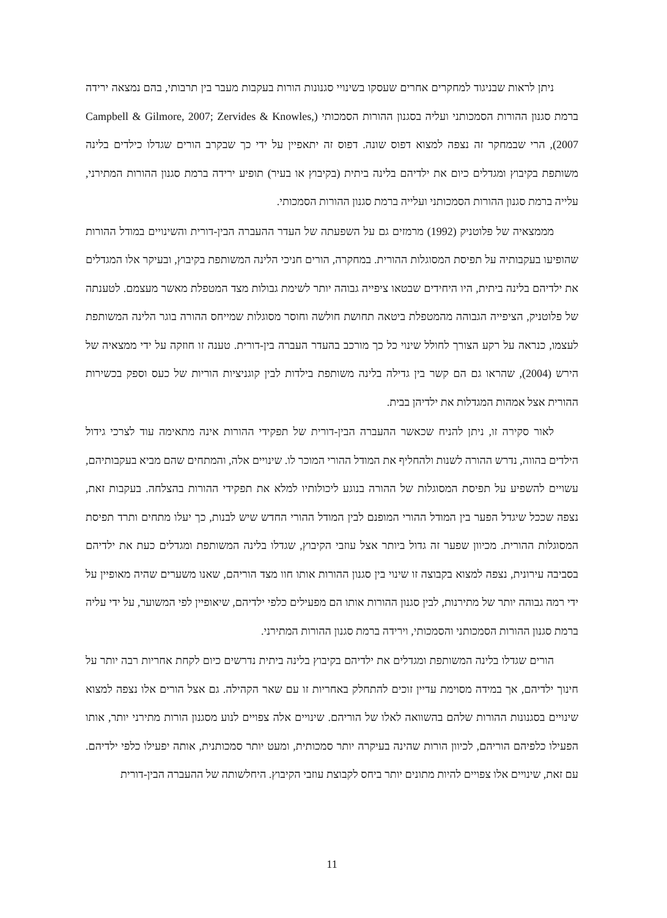ניתן לראות שבניגוד למחקרים אחרים שעסקו בשינויי סגנונות הורות בעקבות מעבר בין תרבותי, בהם נמצאה ירידה ברמת סגנון ההורות הסמכותני ועליה בסגנון ההורות הסמכותי (Campbell & Gilmore, 2007; Zervides & Knowles, 2007), הרי שבמחקר זה נצפה למצוא דפוס שונה. דפוס זה יתאפיין על ידי כך שבקרב הורים שגדלו כילדים בלינה משותפת בקיבוץ ומגדלים כיום את ילדיהם בלינה ביתית (בקיבוץ או בעיר) תופיע ירידה ברמת סגנון ההורות המתירני, עלייה ברמת סגנון ההורות הסמכותני ועלייה ברמת סגנון ההורות הסמכותי.
מממצאיה של פלוטניק (1992) מרמזים גם על השפעתה של העדר ההעברה הבין-דורית והשינויים במודל ההורות שהופיעו בעקבותיה על תפיסת המסוגלות ההורית. במחקרה, הורים חניכי הלינה המשותפת בקיבוץ, ובעיקר אלו המגדלים את ילדיהם בלינה ביתית, היו היחידים שבטאו ציפייה גבוהה יותר לשימת גבולות מצד המטפלת מאשר מעצמם. לטענתה של פלוטניק, הציפייה הגבוהה מהמטפלת ביטאה תחושת חולשה וחוסר מסוגלות שמייחס ההורה בוגר הלינה המשותפת לעצמו, כנראה על רקע הצורך לחולל שינוי כל כך מורכב בהעדר העברה בין-דורית. טענה זו חוזקה על ידי ממצאיה של הירש (2004), שהראו גם הם קשר בין גדילה בלינה משותפת בילדות לבין קוגניציות הוריות של כעס וספק בכשירות ההורית אצל אמהות המגדלות את ילדיהן בבית.
לאור סקירה זו, ניתן להניח שכאשר ההעברה הבין-דורית של תפקידי ההורות אינה מתאימה עוד לצרכי גידול הילדים בהווה, נדרש ההורה לשנות ולהחליף את המודל ההורי המוכר לו. שינויים אלה, והמתחים שהם מביא בעקבותיהם, עשויים להשפיע על תפיסת המסוגלות של ההורה בנוגע ליכולותיו למלא את תפקידי ההורות בהצלחה. בעקבות זאת, נצפה שככל שיגדל הפער בין המודל ההורי המופנם לבין המודל ההורי החדש שיש לבנות, כך יעלו מתחים ותרד תפיסת המסוגלות ההורית. מכיוון שפער זה גדול ביותר אצל עוזבי הקיבוץ, שגדלו בלינה המשותפת ומגדלים כעת את ילדיהם בסביבה עירונית, נצפה למצוא בקבוצה זו שינוי בין סגנון ההורות אותו חוו מצד הוריהם, שאנו משערים שהיה מאופיין על ידי רמה גבוהה יותר של מתירנות, לבין סגנון ההורות אותו הם מפעילים כלפי ילדיהם, שיאופיין לפי המשוער, על ידי עליה ברמת סגנון ההורות הסמכותני והסמכותי, וירידה ברמת סגנון ההורות המתירני.
הורים שגדלו בלינה המשותפת ומגדלים את ילדיהם בקיבוץ בלינה ביתית נדרשים כיום לקחת אחריות רבה יותר על חינוך ילדיהם, אך במידה מסוימת עדיין זוכים להתחלק באחריות זו עם שאר הקהילה. גם אצל הורים אלו נצפה למצוא שינויים בסגנונות ההורות שלהם בהשוואה לאלו של הוריהם. שינויים אלה צפויים לנוע מסגנון הורות מתירני יותר, אותו הפעילו כלפיהם הוריהם, לכיוון הורות שהינה בעיקרה יותר סמכותית, ומעט יותר סמכותנית, אותה יפעילו כלפי ילדיהם. עם זאת, שינויים אלו צפויים להיות מתונים יותר ביחס לקבוצת עוזבי הקיבוץ. היחלשותה של ההעברה הבין-דורית
11